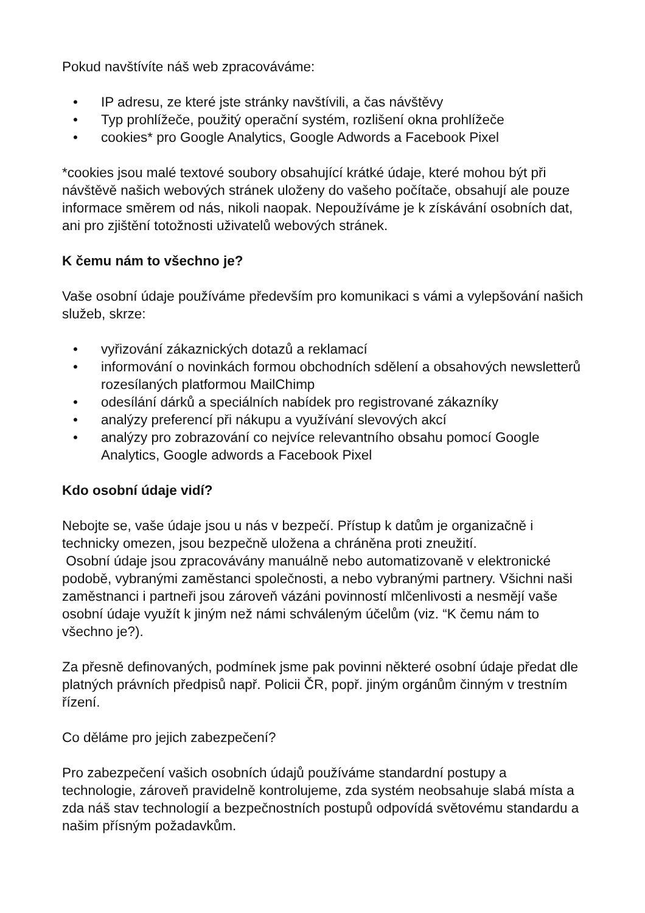Pokud navštívíte náš web zpracováváme:
• IP adresu, ze které jste stránky navštívili, a čas návštěvy
• Typ prohlížeče, použitý operační systém, rozlišení okna prohlížeče
• cookies* pro Google Analytics, Google Adwords a Facebook Pixel
*cookies jsou malé textové soubory obsahující krátké údaje, které mohou být při návštěvě našich webových stránek uloženy do vašeho počítače, obsahují ale pouze informace směrem od nás, nikoli naopak. Nepoužíváme je k získávání osobních dat, ani pro zjištění totožnosti uživatelů webových stránek.
K čemu nám to všechno je?
Vaše osobní údaje používáme především pro komunikaci s vámi a vylepšování našich služeb, skrze:
• vyřizování zákaznických dotazů a reklamací
• informování o novinkách formou obchodních sdělení a obsahových newsletterů rozesílaných platformou MailChimp
• odesílání dárků a speciálních nabídek pro registrované zákazníky
• analýzy preferencí při nákupu a využívání slevových akcí
• analýzy pro zobrazování co nejvíce relevantního obsahu pomocí Google Analytics, Google adwords a Facebook Pixel
Kdo osobní údaje vidí?
Nebojte se, vaše údaje jsou u nás v bezpečí. Přístup k datům je organizačně i technicky omezen, jsou bezpečně uložena a chráněna proti zneužití.
Osobní údaje jsou zpracovávány manuálně nebo automatizovaně v elektronické podobě, vybranými zaměstanci společnosti, a nebo vybranými partnery. Všichni naši zaměstnanci i partneři jsou zároveň vázáni povinností mlčenlivosti a nesmějí vaše osobní údaje využít k jiným než námi schváleným účelům (viz. “K čemu nám to všechno je?).
Za přesně definovaných, podmínek jsme pak povinni některé osobní údaje předat dle platných právních předpisů např. Policii ČR, popř. jiným orgánům činným v trestním řízení.
Co děláme pro jejich zabezpečení?
Pro zabezpečení vašich osobních údajů používáme standardní postupy a technologie, zároveň pravidelně kontrolujeme, zda systém neobsahuje slabá místa a zda náš stav technologií a bezpečnostních postupů odpovídá světovému standardu a našim přísným požadavkům.